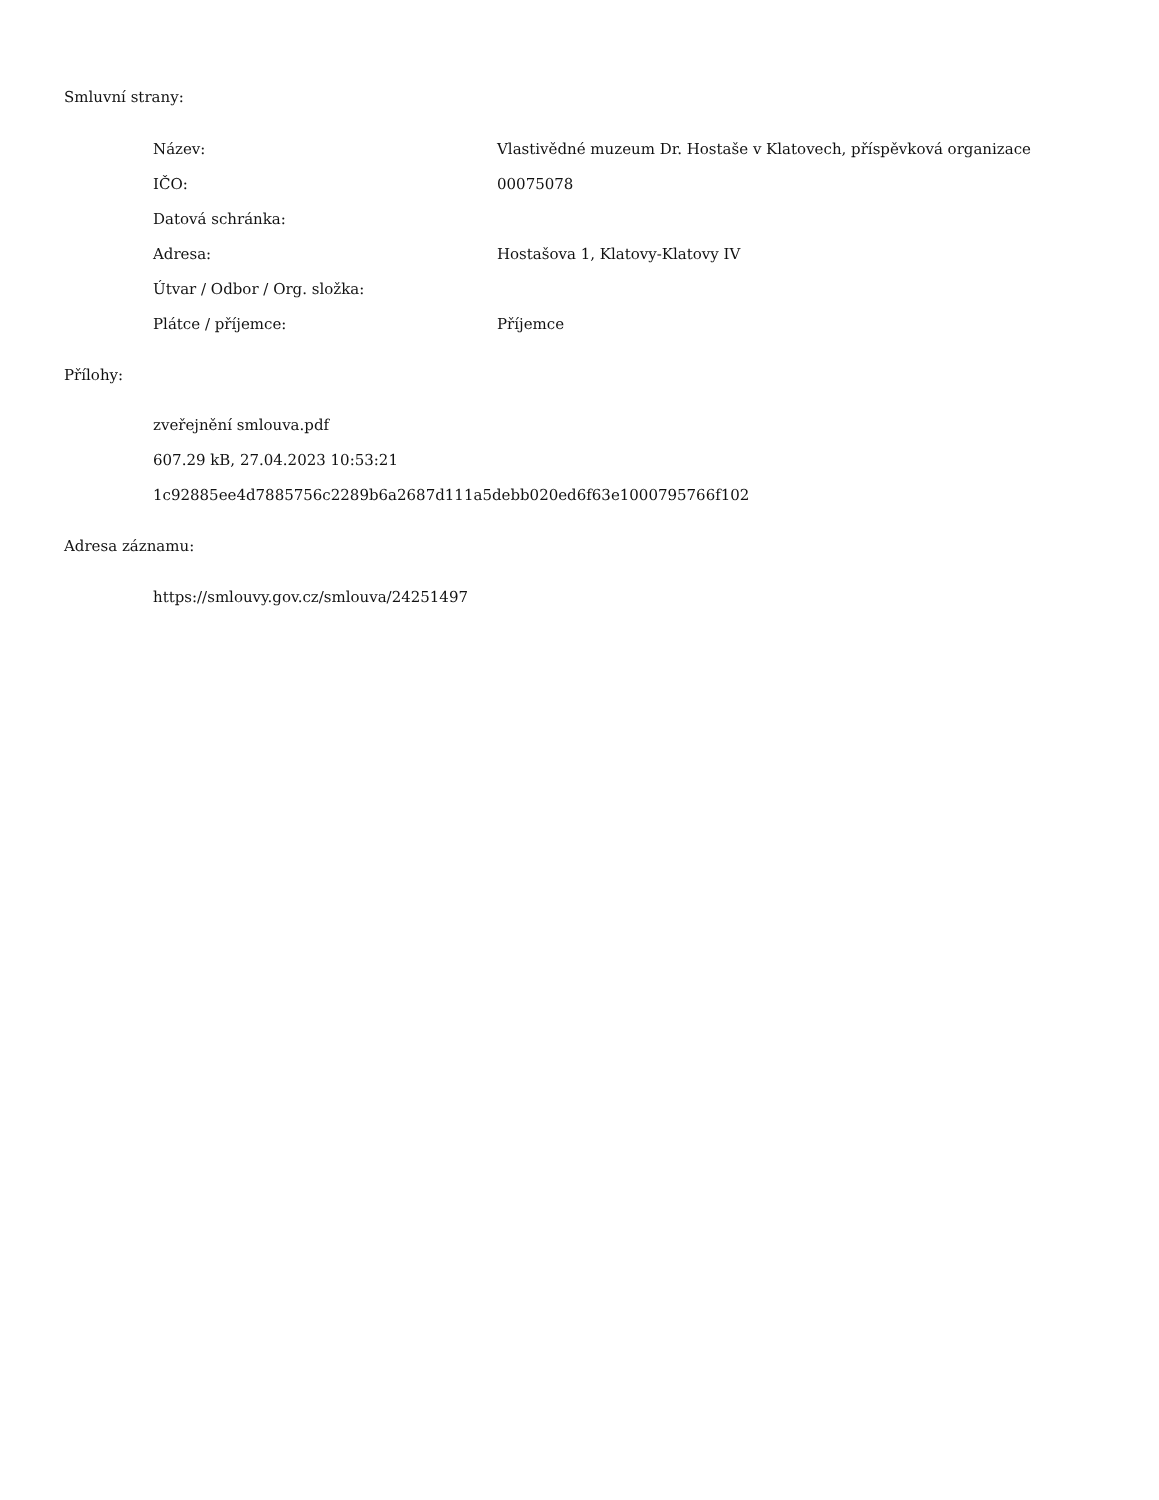Smluvní strany:
| Název: | Vlastivědné muzeum Dr. Hostaše v Klatovech, příspěvková organizace |
| IČO: | 00075078 |
| Datová schránka: | |
| Adresa: | Hostašova 1, Klatovy-Klatovy IV |
| Útvar / Odbor / Org. složka: | |
| Plátce / příjemce: | Příjemce |
Přílohy:
zveřejnění smlouva.pdf
607.29 kB, 27.04.2023 10:53:21
1c92885ee4d7885756c2289b6a2687d111a5debb020ed6f63e1000795766f102
Adresa záznamu:
https://smlouvy.gov.cz/smlouva/24251497